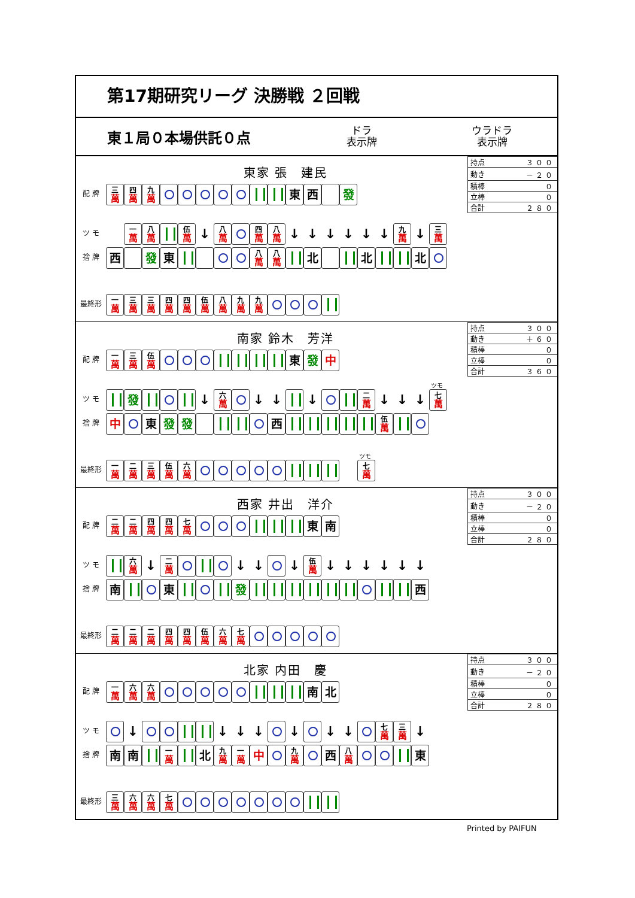第17期研究リーグ 決勝戦 ２回戦
東１局０本場供託０点
ドラ
表示牌
ウラドラ
表示牌
東家 張　建民
| 持点 | ３００ |
| 動き | －２０ |
| 積棒 | ０ |
| 立棒 | ０ |
| 合計 | ２８０ |
配 牌 三 萬 四 萬 九 萬 東 西 發
ツ モ 一 萬 八 萬 伍 萬 ↓ 八 萬 四 萬 八 萬 ↓ ↓ ↓ ↓ ↓ ↓ 九 萬 ↓ 三 萬
捨 牌 西 發 東 八 萬 八 萬 北 北 北
最終形 一 萬 三 萬 三 萬 四 萬 四 萬 伍 萬 八 萬 九 萬 九 萬
南家 鈴木　芳洋
| 持点 | ３００ |
| 動き | ＋６０ |
| 積棒 | ０ |
| 立棒 | ０ |
| 合計 | ３６０ |
配 牌 一 萬 三 萬 伍 萬 東 發 中
ツ モ 發 ↓ 六 萬 ↓ ↓ ↓ 二 萬 ↓ ↓ ↓ ツモ 七 萬
捨 牌 中 東 發 發 西 伍 萬
最終形 一 萬 二 萬 三 萬 伍 萬 六 萬 ツモ 七 萬
西家 井出　洋介
| 持点 | ３００ |
| 動き | －２０ |
| 積棒 | ０ |
| 立棒 | ０ |
| 合計 | ２８０ |
配 牌 二 萬 二 萬 四 萬 四 萬 七 萬 東 南
ツ モ 六 萬 ↓ 二 萬 ↓ ↓ ↓ 伍 萬 ↓ ↓ ↓ ↓ ↓ ↓
捨 牌 南 東 發 西
最終形 二 萬 二 萬 二 萬 四 萬 四 萬 伍 萬 六 萬 七 萬
北家 内田　慶
| 持点 | ３００ |
| 動き | －２０ |
| 積棒 | ０ |
| 立棒 | ０ |
| 合計 | ２８０ |
配 牌 一 萬 六 萬 六 萬 南 北
ツ モ ↓ ↓ ↓ ↓ ↓ ↓ ↓ 七 萬 三 萬 ↓
捨 牌 南 南 一 萬 北 九 萬 一 萬 中 九 萬 西 八 萬 東
最終形 三 萬 六 萬 六 萬 七 萬
Printed by PAIFUN